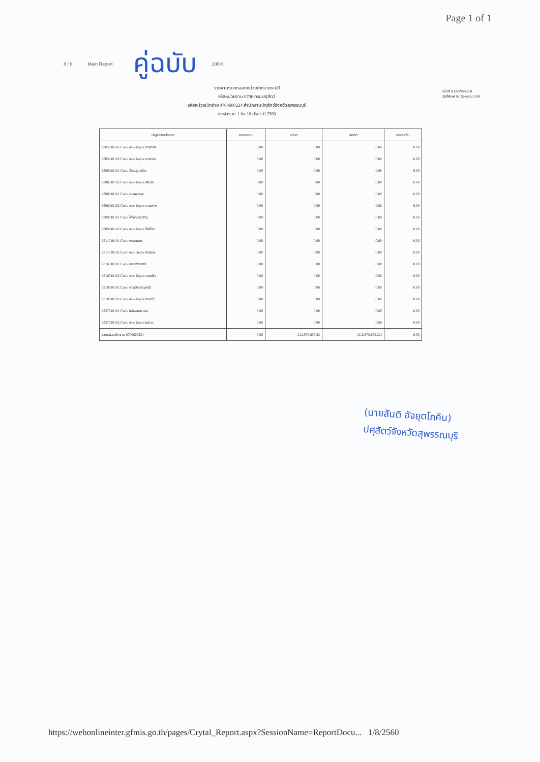Page 1 of 1
8 / 8 Main Report คู่ฉบับ 100%
รายงานงบทดลองหน่วยเบิกจ่ายรายปี
รหัสหน่วยงาน 0706 กรมปศุสัตว์
รหัสหน่วยเบิกจ่าย 0700600224 สำนักงานปศุสัตว์จังหวัดสุพรรณบุรี
ประจำงวด 1 ถึง 16 ประจำปี 2560
หน้าที่ 8 จากทั้งหมด 8
วันที่พิมพ์ 01 สิงหาคม 2560
| บัญชีแยกประเภท | ยอดยกมา | เดบิต | เครดิต | ยอดยกไป |
| --- | --- | --- | --- | --- |
| 6305010101 Conv Acc-Depre อาคารส | 0.00 | 0.00 | 0.00 | 0.00 |
| 6305010102 Conv Acc-Depre อาคารป | 0.00 | 0.00 | 0.00 | 0.00 |
| 6306010101 Conv สิ่งปลูกสร้าง | 0.00 | 0.00 | 0.00 | 0.00 |
| 6306010102 Conv Acc-Depre สิ่งปล | 0.00 | 0.00 | 0.00 | 0.00 |
| 6308010101 Conv ยานพาหนะ | 0.00 | 0.00 | 0.00 | 0.00 |
| 6308010102 Conv Acc-Depre ยานพาห | 0.00 | 0.00 | 0.00 | 0.00 |
| 6309010101 Conv ไฟฟ้าและวิทยุ | 0.00 | 0.00 | 0.00 | 0.00 |
| 6309010102 Conv Acc-Depre ไฟฟ้าแ | 0.00 | 0.00 | 0.00 | 0.00 |
| 6311010101 Conv การเกษตร | 0.00 | 0.00 | 0.00 | 0.00 |
| 6311010102 Conv Acc-Depre การเกษ | 0.00 | 0.00 | 0.00 | 0.00 |
| 6316010101 Conv คอมพิวเตอร์ | 0.00 | 0.00 | 0.00 | 0.00 |
| 6316010102 Conv Acc-Depre คอมพิว | 0.00 | 0.00 | 0.00 | 0.00 |
| 6318010101 Conv งานบ้านงานครัว | 0.00 | 0.00 | 0.00 | 0.00 |
| 6318010102 Conv Acc-Depre งานบ้า | 0.00 | 0.00 | 0.00 | 0.00 |
| 6327010101 Conv infrastructure | 0.00 | 0.00 | 0.00 | 0.00 |
| 6327010102 Conv Acc-Depre infras | 0.00 | 0.00 | 0.00 | 0.00 |
| รวมหน่วยเบิกจ่าย 0700600224 | 0.00 | 212,970,658.32 | (212,970,658.32) | 0.00 |
(นายสันติ อัจยุตโภคิน)
ปศุสัตว์จังหวัดสุพรรณบุรี
https://webonlineinter.gfmis.go.th/pages/Crytal_Report.aspx?SessionName=ReportDocu... 1/8/2560